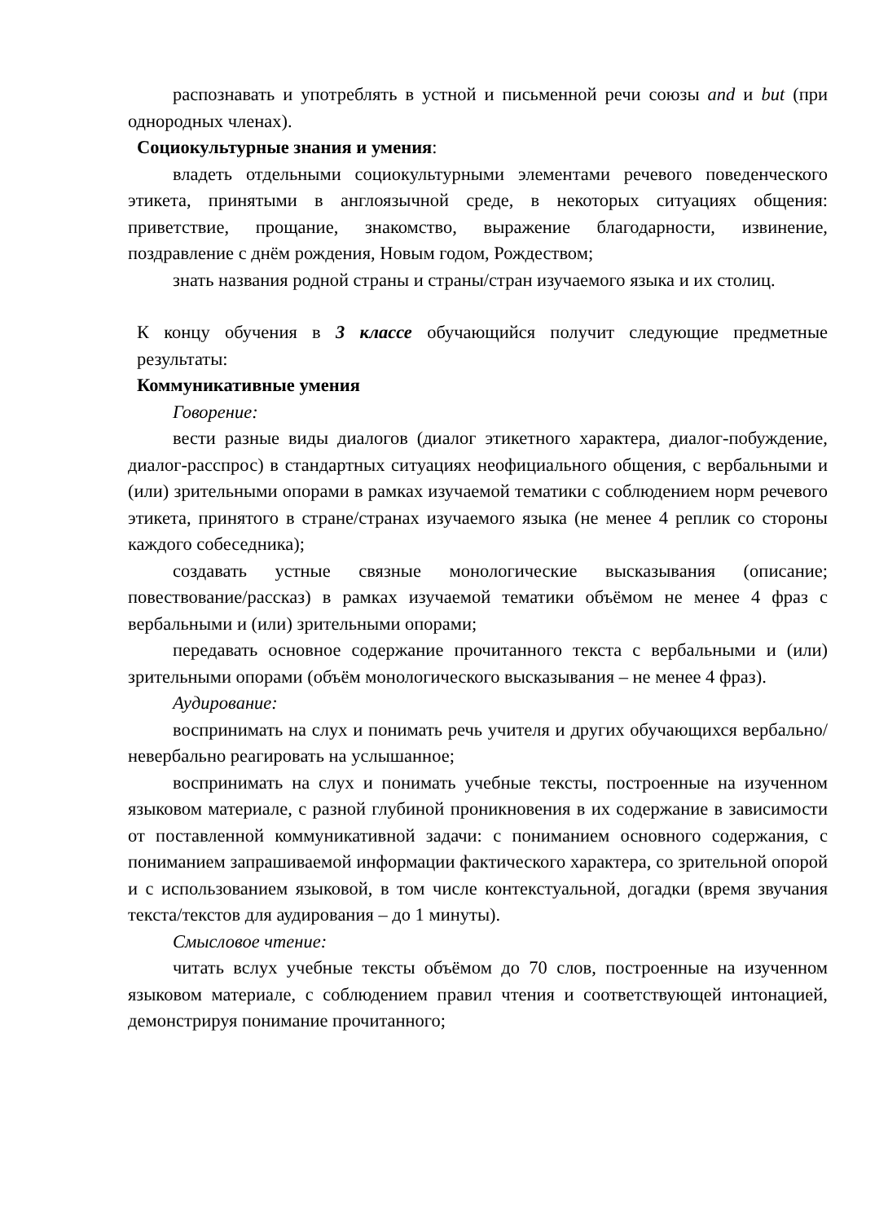распознавать и употреблять в устной и письменной речи союзы and и but (при однородных членах).
Социокультурные знания и умения:
владеть отдельными социокультурными элементами речевого поведенческого этикета, принятыми в англоязычной среде, в некоторых ситуациях общения: приветствие, прощание, знакомство, выражение благодарности, извинение, поздравление с днём рождения, Новым годом, Рождеством;
знать названия родной страны и страны/стран изучаемого языка и их столиц.
К концу обучения в 3 классе обучающийся получит следующие предметные результаты:
Коммуникативные умения
Говорение:
вести разные виды диалогов (диалог этикетного характера, диалог-побуждение, диалог-расспрос) в стандартных ситуациях неофициального общения, с вербальными и (или) зрительными опорами в рамках изучаемой тематики с соблюдением норм речевого этикета, принятого в стране/странах изучаемого языка (не менее 4 реплик со стороны каждого собеседника);
создавать устные связные монологические высказывания (описание; повествование/рассказ) в рамках изучаемой тематики объёмом не менее 4 фраз с вербальными и (или) зрительными опорами;
передавать основное содержание прочитанного текста с вербальными и (или) зрительными опорами (объём монологического высказывания – не менее 4 фраз).
Аудирование:
воспринимать на слух и понимать речь учителя и других обучающихся вербально/невербально реагировать на услышанное;
воспринимать на слух и понимать учебные тексты, построенные на изученном языковом материале, с разной глубиной проникновения в их содержание в зависимости от поставленной коммуникативной задачи: с пониманием основного содержания, с пониманием запрашиваемой информации фактического характера, со зрительной опорой и с использованием языковой, в том числе контекстуальной, догадки (время звучания текста/текстов для аудирования – до 1 минуты).
Смысловое чтение:
читать вслух учебные тексты объёмом до 70 слов, построенные на изученном языковом материале, с соблюдением правил чтения и соответствующей интонацией, демонстрируя понимание прочитанного;